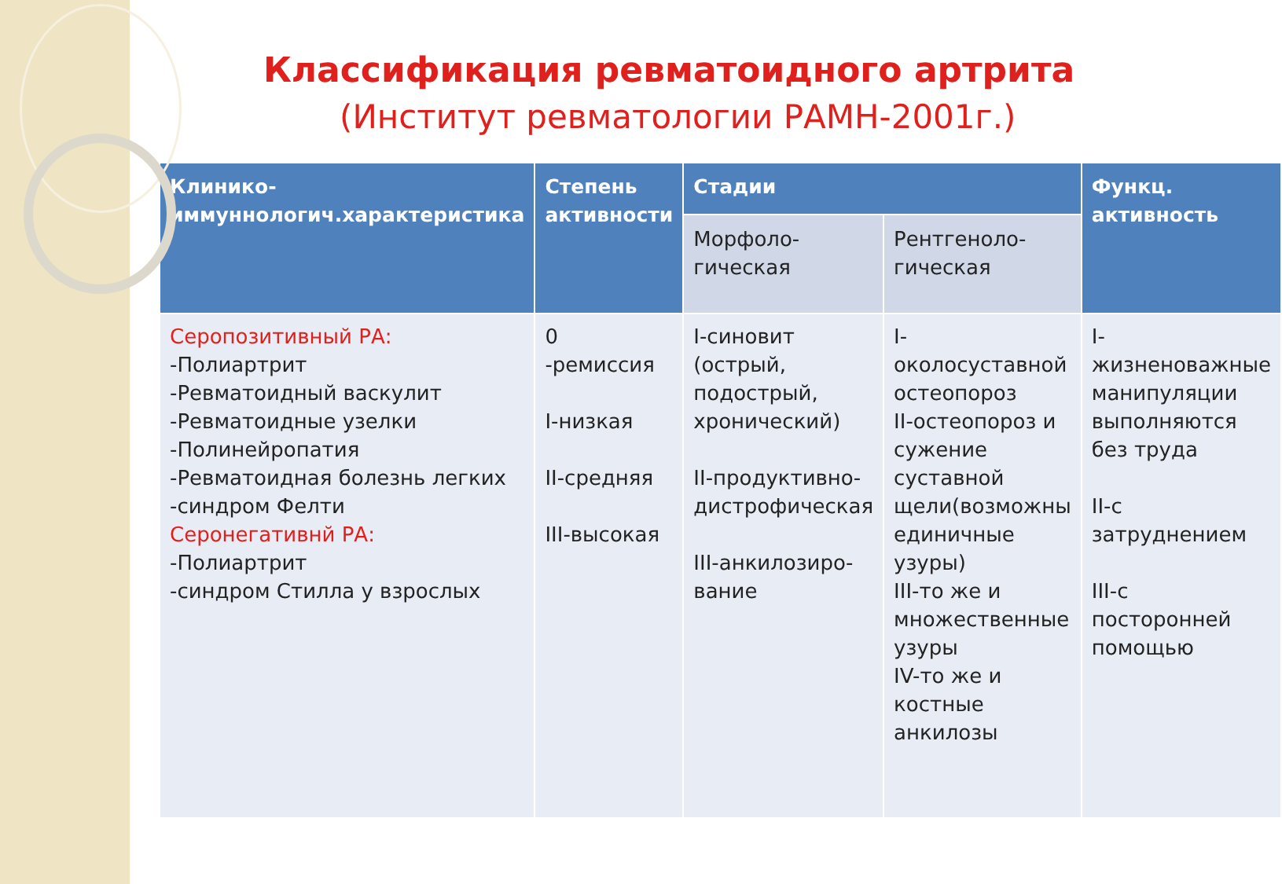Классификация ревматоидного артрита
(Институт ревматологии РАМН-2001г.)
| Клинико-иммуннологич.характеристика | Степень активности | Стадии | | Функц. активность |
| --- | --- | --- | --- | --- |
| | | Морфоло-гическая | Рентгеноло-гическая | |
| Серопозитивный РА: -Полиартрит -Ревматоидный васкулит -Ревматоидные узелки -Полинейропатия -Ревматоидная болезнь легких -синдром Фелти Серонегативнй РА: -Полиартрит -синдром Стилла у взрослых | 0 -ремиссия I-низкая II-средняя III-высокая | I-синовит (острый, подострый, хронический) II-продуктивно-дистрофическая III-анкилозиро-вание | I-околосуставной остеопороз II-остеопороз и сужение суставной щели(возможны единичные узуры) III-то же и множественные узуры IV-то же и костные анкилозы | I-жизненоважные манипуляции выполняются без труда II-с затруднением III-с посторонней помощью |